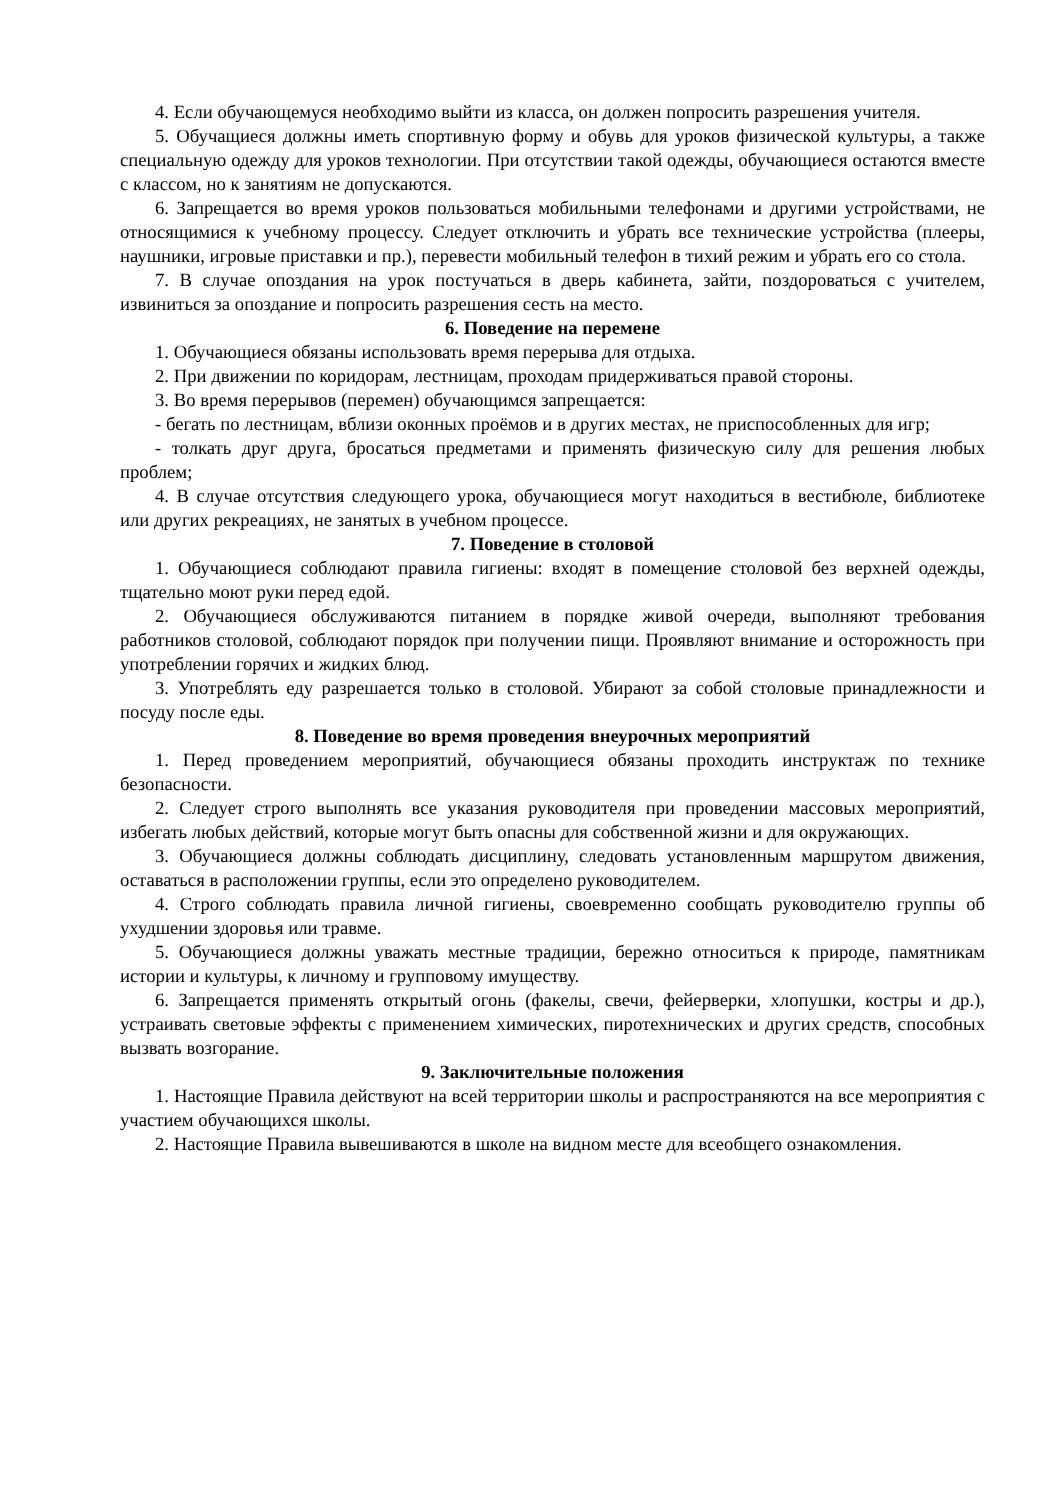4. Если обучающемуся необходимо выйти из класса, он должен попросить разрешения учителя.
5. Обучащиеся должны иметь спортивную форму и обувь для уроков физической культуры, а также специальную одежду для уроков технологии. При отсутствии такой одежды, обучающиеся остаются вместе с классом, но к занятиям не допускаются.
6. Запрещается во время уроков пользоваться мобильными телефонами и другими устройствами, не относящимися к учебному процессу. Следует отключить и убрать все технические устройства (плееры, наушники, игровые приставки и пр.), перевести мобильный телефон в тихий режим и убрать его со стола.
7. В случае опоздания на урок постучаться в дверь кабинета, зайти, поздороваться с учителем, извиниться за опоздание и попросить разрешения сесть на место.
6. Поведение на перемене
1. Обучающиеся обязаны использовать время перерыва для отдыха.
2. При движении по коридорам, лестницам, проходам придерживаться правой стороны.
3. Во время перерывов (перемен) обучающимся запрещается:
- бегать по лестницам, вблизи оконных проёмов и в других местах, не приспособленных для игр;
- толкать друг друга, бросаться предметами и применять физическую силу для решения любых проблем;
4. В случае отсутствия следующего урока, обучающиеся могут находиться в вестибюле, библиотеке или других рекреациях, не занятых в учебном процессе.
7. Поведение в столовой
1. Обучающиеся соблюдают правила гигиены: входят в помещение столовой без верхней одежды, тщательно моют руки перед едой.
2. Обучающиеся обслуживаются питанием в порядке живой очереди, выполняют требования работников столовой, соблюдают порядок при получении пищи. Проявляют внимание и осторожность при употреблении горячих и жидких блюд.
3. Употреблять еду разрешается только в столовой. Убирают за собой столовые принадлежности и посуду после еды.
8. Поведение во время проведения внеурочных мероприятий
1. Перед проведением мероприятий, обучающиеся обязаны проходить инструктаж по технике безопасности.
2. Следует строго выполнять все указания руководителя при проведении массовых мероприятий, избегать любых действий, которые могут быть опасны для собственной жизни и для окружающих.
3. Обучающиеся должны соблюдать дисциплину, следовать установленным маршрутом движения, оставаться в расположении группы, если это определено руководителем.
4. Строго соблюдать правила личной гигиены, своевременно сообщать руководителю группы об ухудшении здоровья или травме.
5. Обучающиеся должны уважать местные традиции, бережно относиться к природе, памятникам истории и культуры, к личному и групповому имуществу.
6. Запрещается применять открытый огонь (факелы, свечи, фейерверки, хлопушки, костры и др.), устраивать световые эффекты с применением химических, пиротехнических и других средств, способных вызвать возгорание.
9. Заключительные положения
1. Настоящие Правила действуют на всей территории школы и распространяются на все мероприятия с участием обучающихся школы.
2. Настоящие Правила вывешиваются в школе на видном месте для всеобщего ознакомления.